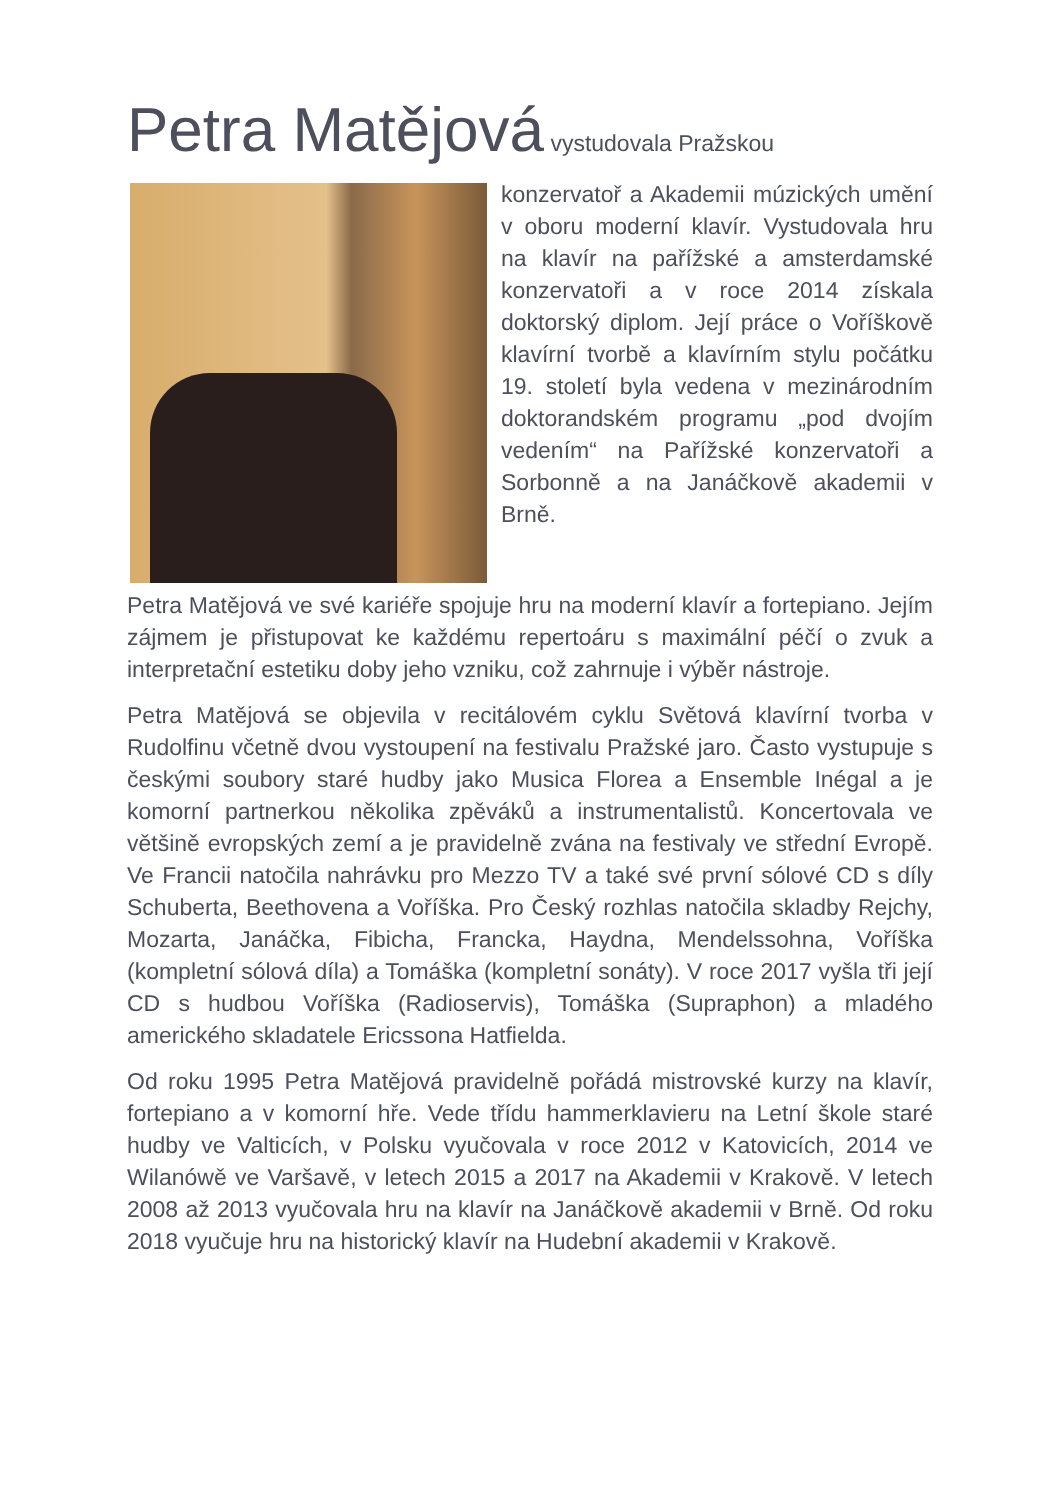Petra Matějová vystudovala Pražskou
konzervatoř a Akademii múzických umění v oboru moderní klavír. Vystudovala hru na klavír na pařížské a amsterdamské konzervatoři a v roce 2014 získala doktorský diplom. Její práce o Voříškově klavírní tvorbě a klavírním stylu počátku 19. století byla vedena v mezinárodním doktorandském programu „pod dvojím vedením“ na Pařížské konzervatoři a Sorbonně a na Janáčkově akademii v Brně.
Petra Matějová ve své kariéře spojuje hru na moderní klavír a fortepiano. Jejím zájmem je přistupovat ke každému repertoáru s maximální péčí o zvuk a interpretační estetiku doby jeho vzniku, což zahrnuje i výběr nástroje.
Petra Matějová se objevila v recitálovém cyklu Světová klavírní tvorba v Rudolfinu včetně dvou vystoupení na festivalu Pražské jaro. Často vystupuje s českými soubory staré hudby jako Musica Florea a Ensemble Inégal a je komorní partnerkou několika zpěváků a instrumentalistů. Koncertovala ve většině evropských zemí a je pravidelně zvána na festivaly ve střední Evropě. Ve Francii natočila nahrávku pro Mezzo TV a také své první sólové CD s díly Schuberta, Beethovena a Voříška. Pro Český rozhlas natočila skladby Rejchy, Mozarta, Janáčka, Fibicha, Francka, Haydna, Mendelssohna, Voříška (kompletní sólová díla) a Tomáška (kompletní sonáty). V roce 2017 vyšla tři její CD s hudbou Voříška (Radioservis), Tomáška (Supraphon) a mladého amerického skladatele Ericssona Hatfielda.
Od roku 1995 Petra Matějová pravidelně pořádá mistrovské kurzy na klavír, fortepiano a v komorní hře. Vede třídu hammerklavieru na Letní škole staré hudby ve Valticích, v Polsku vyučovala v roce 2012 v Katovicích, 2014 ve Wilanówě ve Varšavě, v letech 2015 a 2017 na Akademii v Krakově. V letech 2008 až 2013 vyučovala hru na klavír na Janáčkově akademii v Brně. Od roku 2018 vyučuje hru na historický klavír na Hudební akademii v Krakově.